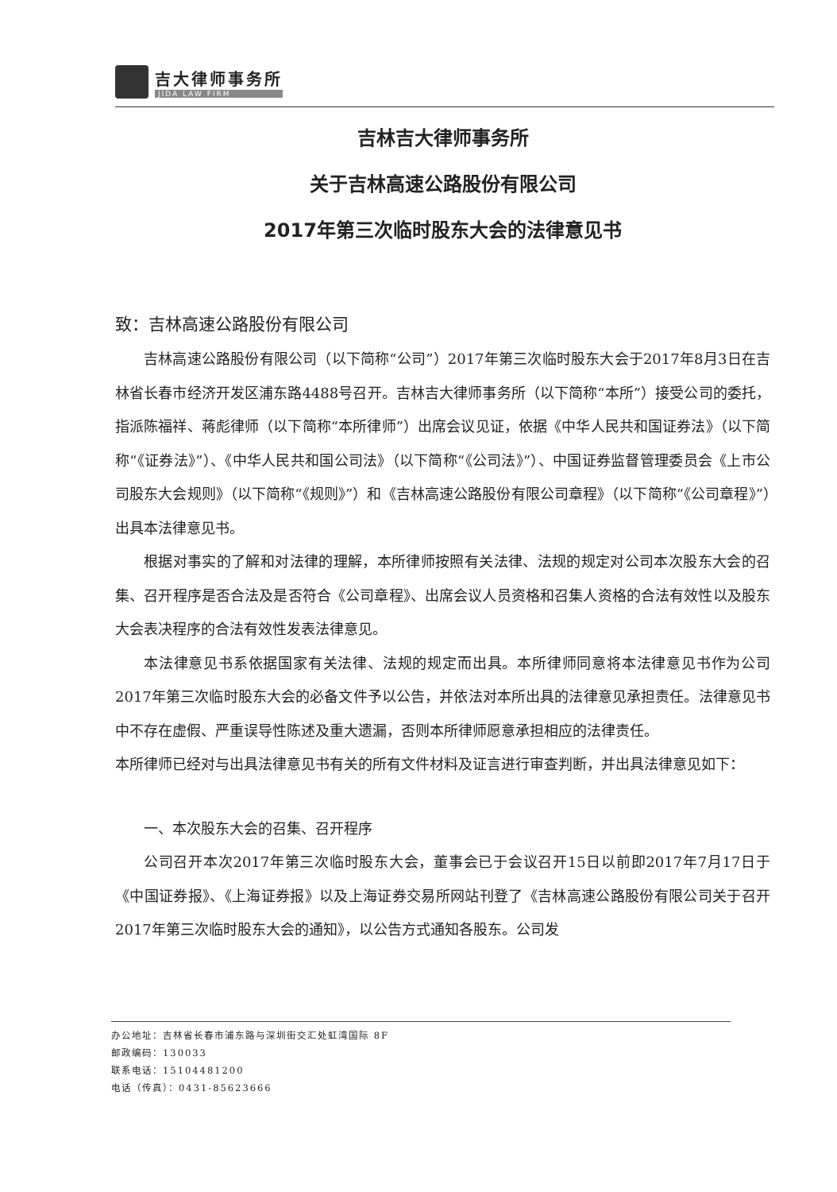吉大律师事务所
JIDA LAW FIRM
吉林吉大律师事务所
关于吉林高速公路股份有限公司
2017年第三次临时股东大会的法律意见书
致：吉林高速公路股份有限公司
吉林高速公路股份有限公司（以下简称“公司”）2017年第三次临时股东大会于2017年8月3日在吉林省长春市经济开发区浦东路4488号召开。吉林吉大律师事务所（以下简称“本所”）接受公司的委托，指派陈福祥、蒋彪律师（以下简称“本所律师”）出席会议见证，依据《中华人民共和国证券法》（以下简称“《证券法》”）、《中华人民共和国公司法》（以下简称“《公司法》”）、中国证券监督管理委员会《上市公司股东大会规则》（以下简称“《规则》”）和《吉林高速公路股份有限公司章程》（以下简称“《公司章程》”）出具本法律意见书。
根据对事实的了解和对法律的理解，本所律师按照有关法律、法规的规定对公司本次股东大会的召集、召开程序是否合法及是否符合《公司章程》、出席会议人员资格和召集人资格的合法有效性以及股东大会表决程序的合法有效性发表法律意见。
本法律意见书系依据国家有关法律、法规的规定而出具。本所律师同意将本法律意见书作为公司2017年第三次临时股东大会的必备文件予以公告，并依法对本所出具的法律意见承担责任。法律意见书中不存在虚假、严重误导性陈述及重大遗漏，否则本所律师愿意承担相应的法律责任。
本所律师已经对与出具法律意见书有关的所有文件材料及证言进行审查判断，并出具法律意见如下：
一、本次股东大会的召集、召开程序
公司召开本次2017年第三次临时股东大会，董事会已于会议召开15日以前即2017年7月17日于《中国证券报》、《上海证券报》以及上海证券交易所网站刊登了《吉林高速公路股份有限公司关于召开2017年第三次临时股东大会的通知》，以公告方式通知各股东。公司发
办公地址：吉林省长春市浦东路与深圳街交汇处虹湾国际 8F
邮政编码：130033
联系电话：15104481200
电话（传真）：0431-85623666